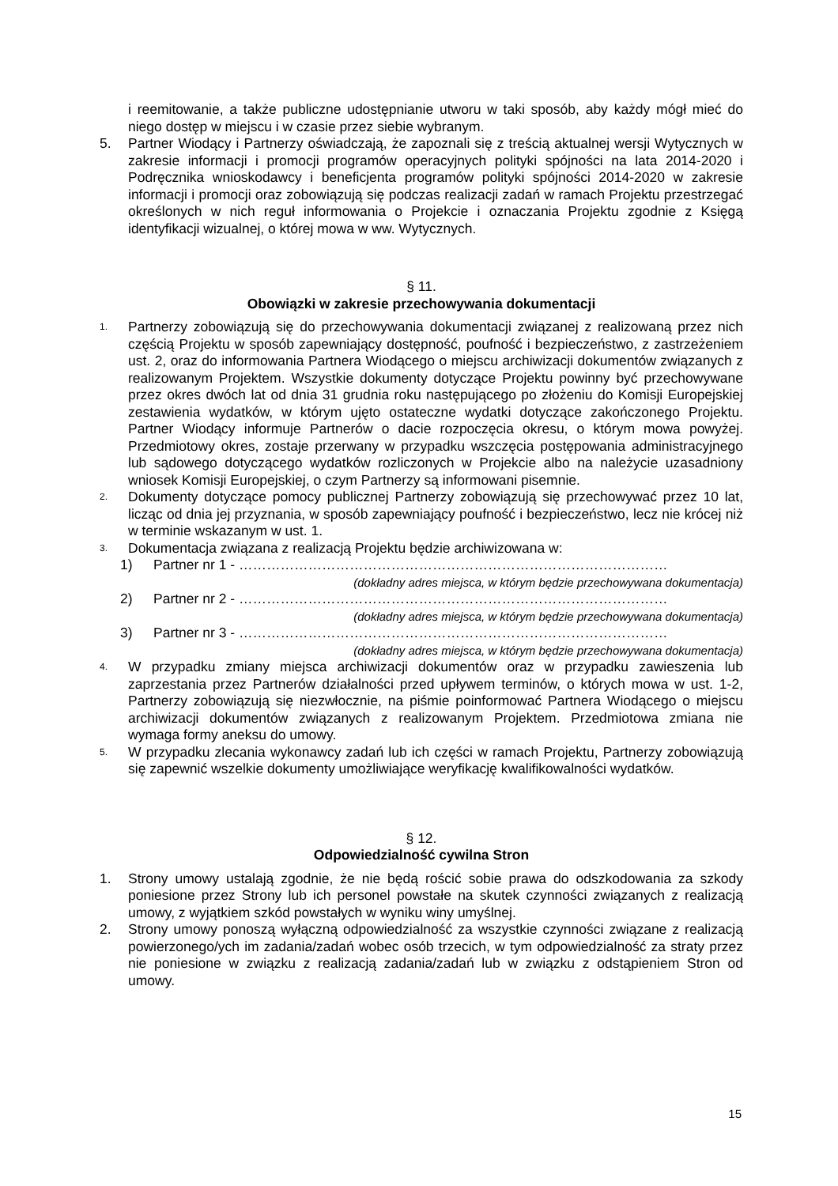i reemitowanie, a także publiczne udostępnianie utworu w taki sposób, aby każdy mógł mieć do niego dostęp w miejscu i w czasie przez siebie wybranym.
5. Partner Wiodący i Partnerzy oświadczają, że zapoznali się z treścią aktualnej wersji Wytycznych w zakresie informacji i promocji programów operacyjnych polityki spójności na lata 2014-2020 i Podręcznika wnioskodawcy i beneficjenta programów polityki spójności 2014-2020 w zakresie informacji i promocji oraz zobowiązują się podczas realizacji zadań w ramach Projektu przestrzegać określonych w nich reguł informowania o Projekcie i oznaczania Projektu zgodnie z Księgą identyfikacji wizualnej, o której mowa w ww. Wytycznych.
§ 11.
Obowiązki w zakresie przechowywania dokumentacji
1.
Partnerzy zobowiązują się do przechowywania dokumentacji związanej z realizowaną przez nich częścią Projektu w sposób zapewniający dostępność, poufność i bezpieczeństwo, z zastrzeżeniem ust. 2, oraz do informowania Partnera Wiodącego o miejscu archiwizacji dokumentów związanych z realizowanym Projektem. Wszystkie dokumenty dotyczące Projektu powinny być przechowywane przez okres dwóch lat od dnia 31 grudnia roku następującego po złożeniu do Komisji Europejskiej zestawienia wydatków, w którym ujęto ostateczne wydatki dotyczące zakończonego Projektu. Partner Wiodący informuje Partnerów o dacie rozpoczęcia okresu, o którym mowa powyżej. Przedmiotowy okres, zostaje przerwany w przypadku wszczęcia postępowania administracyjnego lub sądowego dotyczącego wydatków rozliczonych w Projekcie albo na należycie uzasadniony wniosek Komisji Europejskiej, o czym Partnerzy są informowani pisemnie.
2.
Dokumenty dotyczące pomocy publicznej Partnerzy zobowiązują się przechowywać przez 10 lat, licząc od dnia jej przyznania, w sposób zapewniający poufność i bezpieczeństwo, lecz nie krócej niż w terminie wskazanym w ust. 1.
3.
Dokumentacja związana z realizacją Projektu będzie archiwizowana w:
1) Partner nr 1 - …………………………………………………………………………………
(dokładny adres miejsca, w którym będzie przechowywana dokumentacja)
2) Partner nr 2 - …………………………………………………………………………………
(dokładny adres miejsca, w którym będzie przechowywana dokumentacja)
3) Partner nr 3 - …………………………………………………………………………………
(dokładny adres miejsca, w którym będzie przechowywana dokumentacja)
4.
W przypadku zmiany miejsca archiwizacji dokumentów oraz w przypadku zawieszenia lub zaprzestania przez Partnerów działalności przed upływem terminów, o których mowa w ust. 1-2, Partnerzy zobowiązują się niezwłocznie, na piśmie poinformować Partnera Wiodącego o miejscu archiwizacji dokumentów związanych z realizowanym Projektem. Przedmiotowa zmiana nie wymaga formy aneksu do umowy.
5.
W przypadku zlecania wykonawcy zadań lub ich części w ramach Projektu, Partnerzy zobowiązują się zapewnić wszelkie dokumenty umożliwiające weryfikację kwalifikowalności wydatków.
§ 12.
Odpowiedzialność cywilna Stron
1. Strony umowy ustalają zgodnie, że nie będą rościć sobie prawa do odszkodowania za szkody poniesione przez Strony lub ich personel powstałe na skutek czynności związanych z realizacją umowy, z wyjątkiem szkód powstałych w wyniku winy umyślnej.
2. Strony umowy ponoszą wyłączną odpowiedzialność za wszystkie czynności związane z realizacją powierzonego/ych im zadania/zadań wobec osób trzecich, w tym odpowiedzialność za straty przez nie poniesione w związku z realizacją zadania/zadań lub w związku z odstąpieniem Stron od umowy.
15